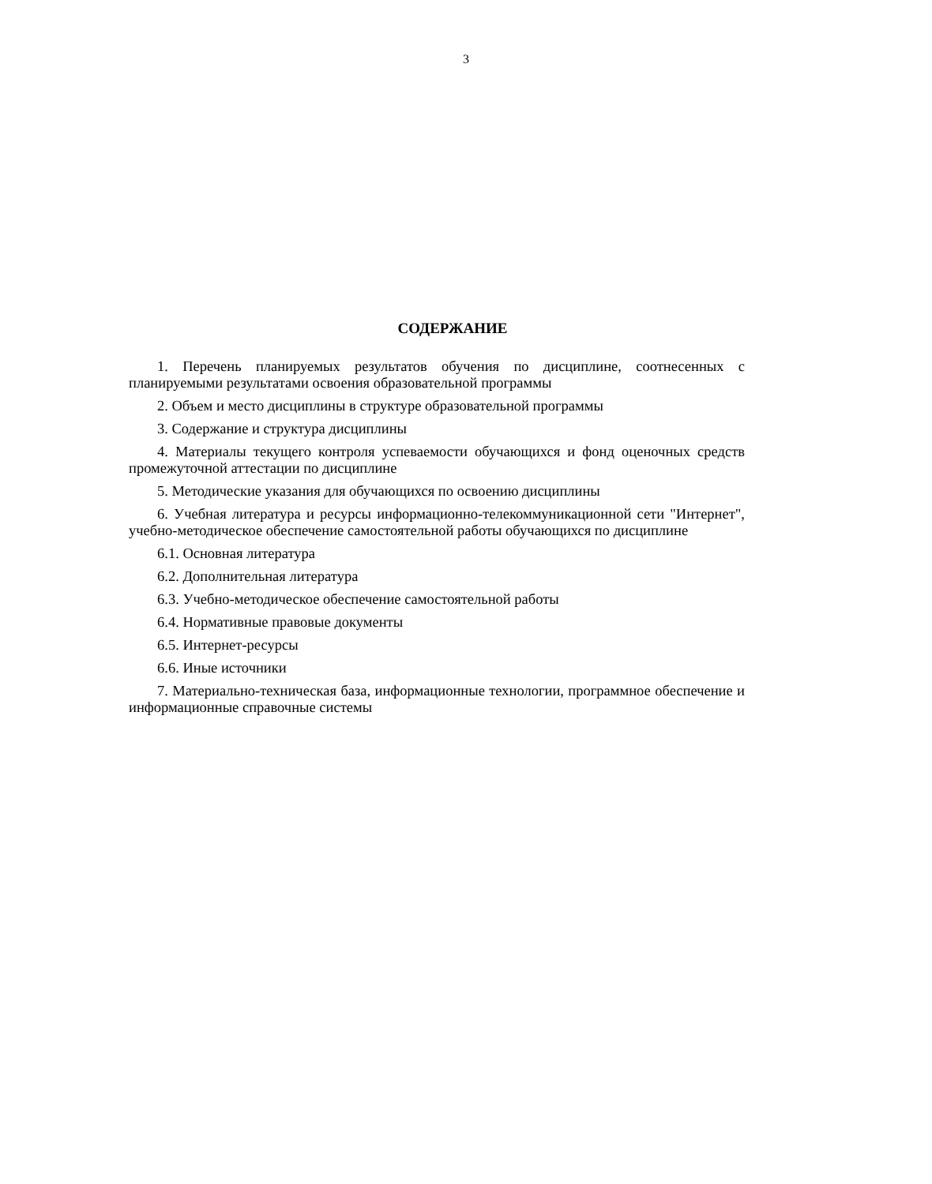3
СОДЕРЖАНИЕ
1. Перечень планируемых результатов обучения по дисциплине, соотнесенных с планируемыми результатами освоения образовательной программы
2. Объем и место дисциплины в структуре образовательной программы
3. Содержание и структура дисциплины
4. Материалы текущего контроля успеваемости обучающихся и фонд оценочных средств промежуточной аттестации по дисциплине
5. Методические указания для обучающихся по освоению дисциплины
6. Учебная литература и ресурсы информационно-телекоммуникационной сети "Интернет", учебно-методическое обеспечение самостоятельной работы обучающихся по дисциплине
6.1. Основная литература
6.2. Дополнительная литература
6.3. Учебно-методическое обеспечение самостоятельной работы
6.4. Нормативные правовые документы
6.5. Интернет-ресурсы
6.6. Иные источники
7. Материально-техническая база, информационные технологии, программное обеспечение и информационные справочные системы